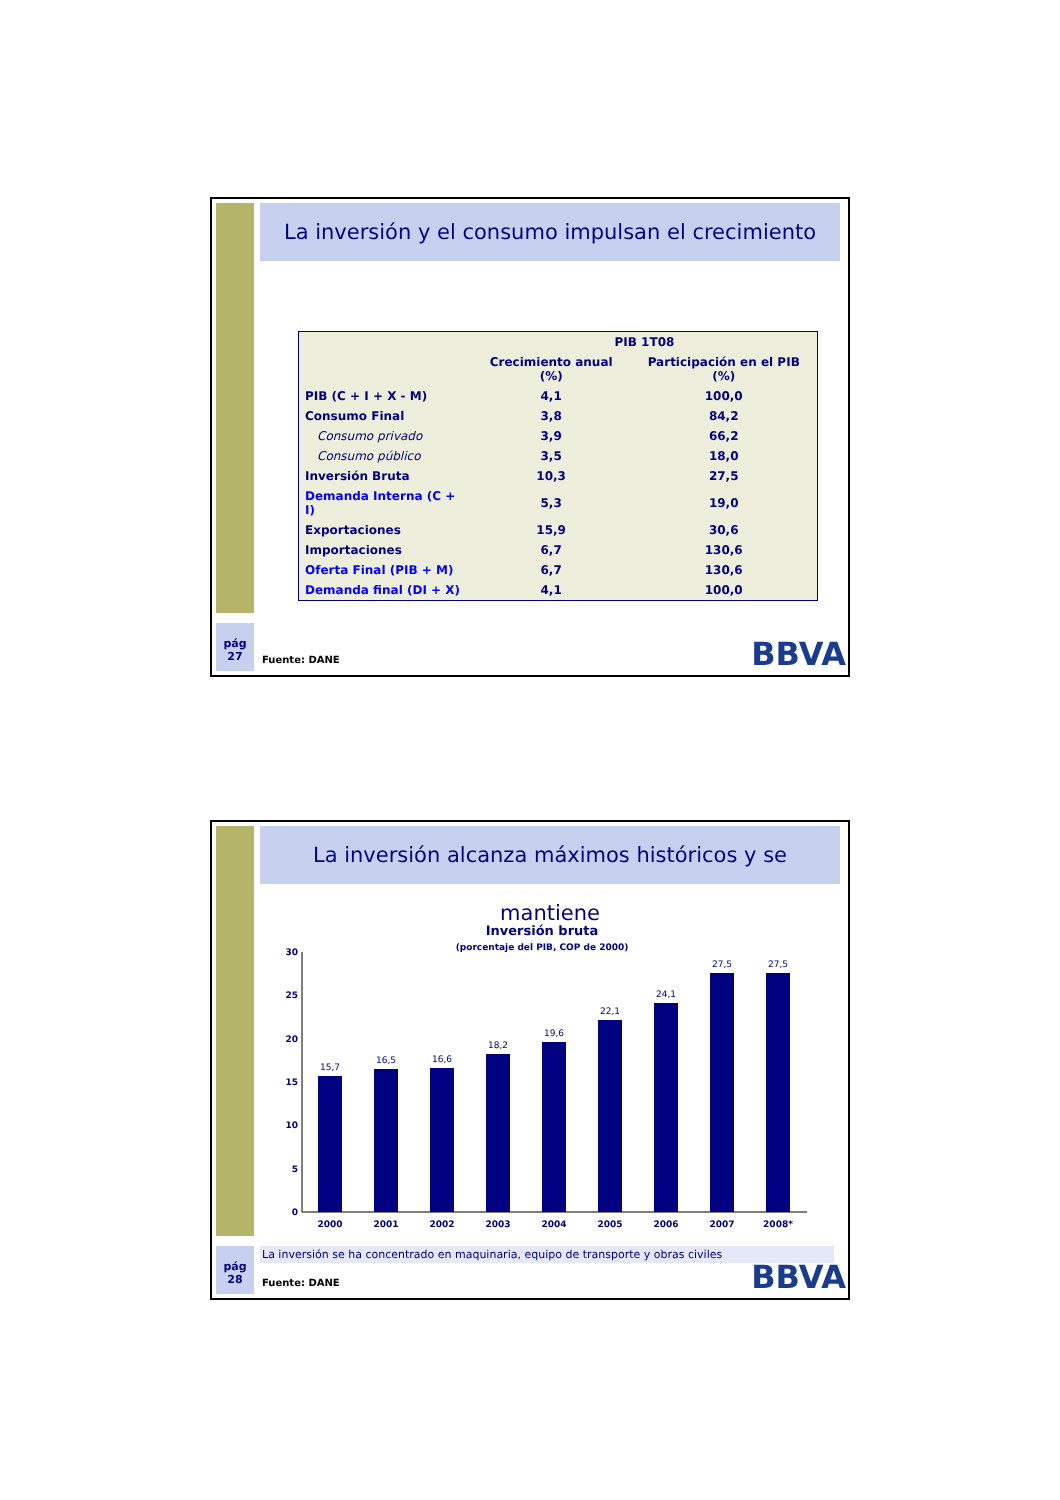La inversión y el consumo impulsan el crecimiento
| | PIB 1T08 | |
| --- | --- | --- |
| | Crecimiento anual (%) | Participación en el PIB (%) |
| PIB (C + I + X - M) | 4,1 | 100,0 |
| Consumo Final | 3,8 | 84,2 |
| Consumo privado | 3,9 | 66,2 |
| Consumo público | 3,5 | 18,0 |
| Inversión Bruta | 10,3 | 27,5 |
| Demanda Interna (C + I) | 5,3 | 19,0 |
| Exportaciones | 15,9 | 30,6 |
| Importaciones | 6,7 | 130,6 |
| Oferta Final (PIB + M) | 6,7 | 130,6 |
| Demanda final (DI + X) | 4,1 | 100,0 |
pág
27
Fuente: DANE BBVA
La inversión alcanza máximos históricos y se mantiene
Inversión bruta
(porcentaje del PIB, COP de 2000)
0
5
10
15
20
25
30
15,7
16,5
16,6
18,2
19,6
22,1
24,1
27,5
27,5
2000
2001
2002
2003
2004
2005
2006
2007
2008*
La inversión se ha concentrado en maquinaria, equipo de transporte y obras civiles
pág
28
Fuente: DANE BBVA